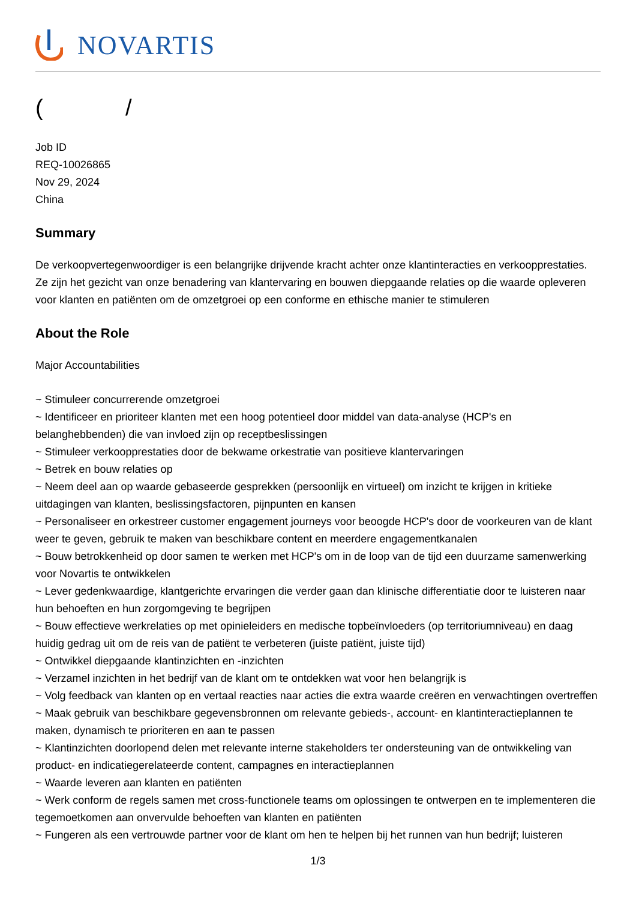NOVARTIS
( /
Job ID
REQ-10026865
Nov 29, 2024
China
Summary
De verkoopvertegenwoordiger is een belangrijke drijvende kracht achter onze klantinteracties en verkoopprestaties. Ze zijn het gezicht van onze benadering van klantervaring en bouwen diepgaande relaties op die waarde opleveren voor klanten en patiënten om de omzetgroei op een conforme en ethische manier te stimuleren
About the Role
Major Accountabilities
~ Stimuleer concurrerende omzetgroei
~ Identificeer en prioriteer klanten met een hoog potentieel door middel van data-analyse (HCP's en belanghebbenden) die van invloed zijn op receptbeslissingen
~ Stimuleer verkoopprestaties door de bekwame orkestratie van positieve klantervaringen
~ Betrek en bouw relaties op
~ Neem deel aan op waarde gebaseerde gesprekken (persoonlijk en virtueel) om inzicht te krijgen in kritieke uitdagingen van klanten, beslissingsfactoren, pijnpunten en kansen
~ Personaliseer en orkestreer customer engagement journeys voor beoogde HCP's door de voorkeuren van de klant weer te geven, gebruik te maken van beschikbare content en meerdere engagementkanalen
~ Bouw betrokkenheid op door samen te werken met HCP's om in de loop van de tijd een duurzame samenwerking voor Novartis te ontwikkelen
~ Lever gedenkwaardige, klantgerichte ervaringen die verder gaan dan klinische differentiatie door te luisteren naar hun behoeften en hun zorgomgeving te begrijpen
~ Bouw effectieve werkrelaties op met opinieleiders en medische topbeïnvloeders (op territoriumniveau) en daag huidig gedrag uit om de reis van de patiënt te verbeteren (juiste patiënt, juiste tijd)
~ Ontwikkel diepgaande klantinzichten en -inzichten
~ Verzamel inzichten in het bedrijf van de klant om te ontdekken wat voor hen belangrijk is
~ Volg feedback van klanten op en vertaal reacties naar acties die extra waarde creëren en verwachtingen overtreffen
~ Maak gebruik van beschikbare gegevensbronnen om relevante gebieds-, account- en klantinteractieplannen te maken, dynamisch te prioriteren en aan te passen
~ Klantinzichten doorlopend delen met relevante interne stakeholders ter ondersteuning van de ontwikkeling van product- en indicatiegerelateerde content, campagnes en interactieplannen
~ Waarde leveren aan klanten en patiënten
~ Werk conform de regels samen met cross-functionele teams om oplossingen te ontwerpen en te implementeren die tegemoetkomen aan onvervulde behoeften van klanten en patiënten
~ Fungeren als een vertrouwde partner voor de klant om hen te helpen bij het runnen van hun bedrijf; luisteren
1/3